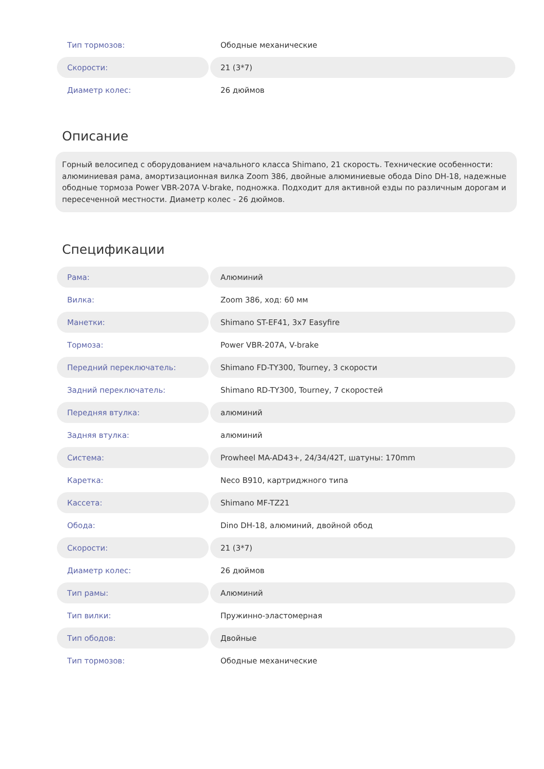| Тип тормозов: | Ободные механические |
| Скорости: | 21 (3*7) |
| Диаметр колес: | 26 дюймов |
Описание
Горный велосипед с оборудованием начального класса Shimano, 21 скорость. Технические особенности: алюминиевая рама, амортизационная вилка Zoom 386, двойные алюминиевые обода Dino DH-18, надежные ободные тормоза Power VBR-207A V-brake, подножка. Подходит для активной езды по различным дорогам и пересеченной местности. Диаметр колес - 26 дюймов.
Спецификации
| Рама: | Алюминий |
| Вилка: | Zoom 386, ход: 60 мм |
| Манетки: | Shimano ST-EF41, 3x7 Easyfire |
| Тормоза: | Power VBR-207A, V-brake |
| Передний переключатель: | Shimano FD-TY300, Tourney, 3 скорости |
| Задний переключатель: | Shimano RD-TY300, Tourney, 7 скоростей |
| Передняя втулка: | алюминий |
| Задняя втулка: | алюминий |
| Система: | Prowheel MA-AD43+, 24/34/42T, шатуны: 170mm |
| Каретка: | Neco B910, картриджного типа |
| Кассета: | Shimano MF-TZ21 |
| Обода: | Dino DH-18, алюминий, двойной обод |
| Скорости: | 21 (3*7) |
| Диаметр колес: | 26 дюймов |
| Тип рамы: | Алюминий |
| Тип вилки: | Пружинно-эластомерная |
| Тип ободов: | Двойные |
| Тип тормозов: | Ободные механические |